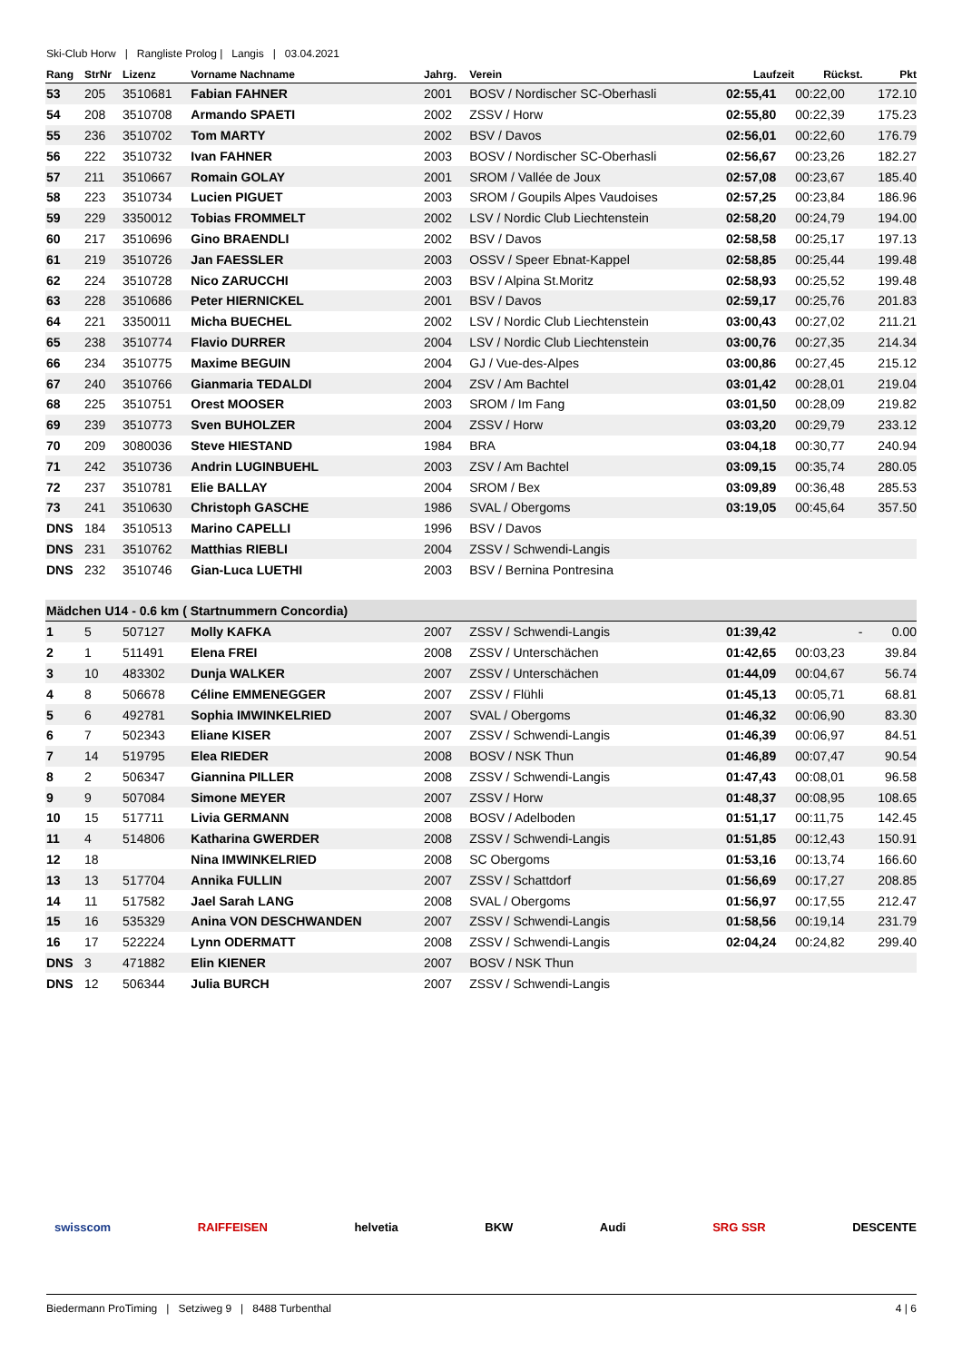Ski-Club Horw | Rangliste Prolog | Langis | 03.04.2021
| Rang | StrNr | Lizenz | Vorname Nachname | Jahrg. | Verein | Laufzeit | Rückst. | Pkt |
| --- | --- | --- | --- | --- | --- | --- | --- | --- |
| 53 | 205 | 3510681 | Fabian FAHNER | 2001 | BOSV / Nordischer SC-Oberhasli | 02:55,41 | 00:22,00 | 172.10 |
| 54 | 208 | 3510708 | Armando SPAETI | 2002 | ZSSV / Horw | 02:55,80 | 00:22,39 | 175.23 |
| 55 | 236 | 3510702 | Tom MARTY | 2002 | BSV / Davos | 02:56,01 | 00:22,60 | 176.79 |
| 56 | 222 | 3510732 | Ivan FAHNER | 2003 | BOSV / Nordischer SC-Oberhasli | 02:56,67 | 00:23,26 | 182.27 |
| 57 | 211 | 3510667 | Romain GOLAY | 2001 | SROM / Vallée de Joux | 02:57,08 | 00:23,67 | 185.40 |
| 58 | 223 | 3510734 | Lucien PIGUET | 2003 | SROM / Goupils Alpes Vaudoises | 02:57,25 | 00:23,84 | 186.96 |
| 59 | 229 | 3350012 | Tobias FROMMELT | 2002 | LSV / Nordic Club Liechtenstein | 02:58,20 | 00:24,79 | 194.00 |
| 60 | 217 | 3510696 | Gino BRAENDLI | 2002 | BSV / Davos | 02:58,58 | 00:25,17 | 197.13 |
| 61 | 219 | 3510726 | Jan FAESSLER | 2003 | OSSV / Speer Ebnat-Kappel | 02:58,85 | 00:25,44 | 199.48 |
| 62 | 224 | 3510728 | Nico ZARUCCHI | 2003 | BSV / Alpina St.Moritz | 02:58,93 | 00:25,52 | 199.48 |
| 63 | 228 | 3510686 | Peter HIERNICKEL | 2001 | BSV / Davos | 02:59,17 | 00:25,76 | 201.83 |
| 64 | 221 | 3350011 | Micha BUECHEL | 2002 | LSV / Nordic Club Liechtenstein | 03:00,43 | 00:27,02 | 211.21 |
| 65 | 238 | 3510774 | Flavio DURRER | 2004 | LSV / Nordic Club Liechtenstein | 03:00,76 | 00:27,35 | 214.34 |
| 66 | 234 | 3510775 | Maxime BEGUIN | 2004 | GJ / Vue-des-Alpes | 03:00,86 | 00:27,45 | 215.12 |
| 67 | 240 | 3510766 | Gianmaria TEDALDI | 2004 | ZSV / Am Bachtel | 03:01,42 | 00:28,01 | 219.04 |
| 68 | 225 | 3510751 | Orest MOOSER | 2003 | SROM / Im Fang | 03:01,50 | 00:28,09 | 219.82 |
| 69 | 239 | 3510773 | Sven BUHOLZER | 2004 | ZSSV / Horw | 03:03,20 | 00:29,79 | 233.12 |
| 70 | 209 | 3080036 | Steve HIESTAND | 1984 | BRA | 03:04,18 | 00:30,77 | 240.94 |
| 71 | 242 | 3510736 | Andrin LUGINBUEHL | 2003 | ZSV / Am Bachtel | 03:09,15 | 00:35,74 | 280.05 |
| 72 | 237 | 3510781 | Elie BALLAY | 2004 | SROM / Bex | 03:09,89 | 00:36,48 | 285.53 |
| 73 | 241 | 3510630 | Christoph GASCHE | 1986 | SVAL / Obergoms | 03:19,05 | 00:45,64 | 357.50 |
| DNS | 184 | 3510513 | Marino CAPELLI | 1996 | BSV / Davos | | | |
| DNS | 231 | 3510762 | Matthias RIEBLI | 2004 | ZSSV / Schwendi-Langis | | | |
| DNS | 232 | 3510746 | Gian-Luca LUETHI | 2003 | BSV / Bernina Pontresina | | | |
| Mädchen U14 - 0.6 km ( Startnummern Concordia) | | | | | | | | |
| 1 | 5 | 507127 | Molly KAFKA | 2007 | ZSSV / Schwendi-Langis | 01:39,42 | - | 0.00 |
| 2 | 1 | 511491 | Elena FREI | 2008 | ZSSV / Unterschächen | 01:42,65 | 00:03,23 | 39.84 |
| 3 | 10 | 483302 | Dunja WALKER | 2007 | ZSSV / Unterschächen | 01:44,09 | 00:04,67 | 56.74 |
| 4 | 8 | 506678 | Céline EMMENEGGER | 2007 | ZSSV / Flühli | 01:45,13 | 00:05,71 | 68.81 |
| 5 | 6 | 492781 | Sophia IMWINKELRIED | 2007 | SVAL / Obergoms | 01:46,32 | 00:06,90 | 83.30 |
| 6 | 7 | 502343 | Eliane KISER | 2007 | ZSSV / Schwendi-Langis | 01:46,39 | 00:06,97 | 84.51 |
| 7 | 14 | 519795 | Elea RIEDER | 2008 | BOSV / NSK Thun | 01:46,89 | 00:07,47 | 90.54 |
| 8 | 2 | 506347 | Giannina PILLER | 2008 | ZSSV / Schwendi-Langis | 01:47,43 | 00:08,01 | 96.58 |
| 9 | 9 | 507084 | Simone MEYER | 2007 | ZSSV / Horw | 01:48,37 | 00:08,95 | 108.65 |
| 10 | 15 | 517711 | Livia GERMANN | 2008 | BOSV / Adelboden | 01:51,17 | 00:11,75 | 142.45 |
| 11 | 4 | 514806 | Katharina GWERDER | 2008 | ZSSV / Schwendi-Langis | 01:51,85 | 00:12,43 | 150.91 |
| 12 | 18 | | Nina IMWINKELRIED | 2008 | SC Obergoms | 01:53,16 | 00:13,74 | 166.60 |
| 13 | 13 | 517704 | Annika FULLIN | 2007 | ZSSV / Schattdorf | 01:56,69 | 00:17,27 | 208.85 |
| 14 | 11 | 517582 | Jael Sarah LANG | 2008 | SVAL / Obergoms | 01:56,97 | 00:17,55 | 212.47 |
| 15 | 16 | 535329 | Anina VON DESCHWANDEN | 2007 | ZSSV / Schwendi-Langis | 01:58,56 | 00:19,14 | 231.79 |
| 16 | 17 | 522224 | Lynn ODERMATT | 2008 | ZSSV / Schwendi-Langis | 02:04,24 | 00:24,82 | 299.40 |
| DNS | 3 | 471882 | Elin KIENER | 2007 | BOSV / NSK Thun | | | |
| DNS | 12 | 506344 | Julia BURCH | 2007 | ZSSV / Schwendi-Langis | | | |
swisscom RAIFFEISEN helvetia BKW Audi SRG SSR DESCENTE
Biedermann ProTiming | Setziweg 9 | 8488 Turbenthal 4 | 6